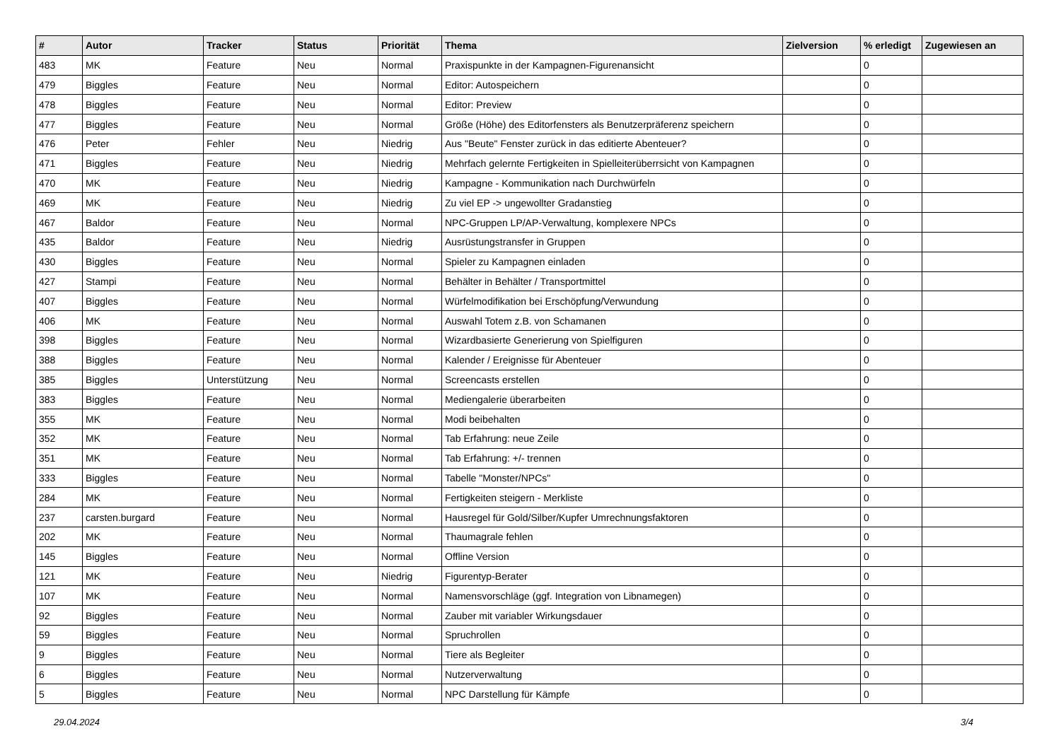| # | Autor | Tracker | Status | Priorität | Thema | Zielversion | % erledigt | Zugewiesen an |
| --- | --- | --- | --- | --- | --- | --- | --- | --- |
| 483 | MK | Feature | Neu | Normal | Praxispunkte in der Kampagnen-Figurenansicht | | 0 | |
| 479 | Biggles | Feature | Neu | Normal | Editor: Autospeichern | | 0 | |
| 478 | Biggles | Feature | Neu | Normal | Editor: Preview | | 0 | |
| 477 | Biggles | Feature | Neu | Normal | Größe (Höhe) des Editorfensters als Benutzerpräferenz speichern | | 0 | |
| 476 | Peter | Fehler | Neu | Niedrig | Aus "Beute" Fenster zurück in das editierte Abenteuer? | | 0 | |
| 471 | Biggles | Feature | Neu | Niedrig | Mehrfach gelernte Fertigkeiten in Spielleiterüberrsicht von Kampagnen | | 0 | |
| 470 | MK | Feature | Neu | Niedrig | Kampagne - Kommunikation nach Durchwürfeln | | 0 | |
| 469 | MK | Feature | Neu | Niedrig | Zu viel EP -> ungewollter Gradanstieg | | 0 | |
| 467 | Baldor | Feature | Neu | Normal | NPC-Gruppen LP/AP-Verwaltung, komplexere NPCs | | 0 | |
| 435 | Baldor | Feature | Neu | Niedrig | Ausrüstungstransfer in Gruppen | | 0 | |
| 430 | Biggles | Feature | Neu | Normal | Spieler zu Kampagnen einladen | | 0 | |
| 427 | Stampi | Feature | Neu | Normal | Behälter in Behälter / Transportmittel | | 0 | |
| 407 | Biggles | Feature | Neu | Normal | Würfelmodifikation bei Erschöpfung/Verwundung | | 0 | |
| 406 | MK | Feature | Neu | Normal | Auswahl Totem z.B. von Schamanen | | 0 | |
| 398 | Biggles | Feature | Neu | Normal | Wizardbasierte Generierung von Spielfiguren | | 0 | |
| 388 | Biggles | Feature | Neu | Normal | Kalender / Ereignisse für Abenteuer | | 0 | |
| 385 | Biggles | Unterstützung | Neu | Normal | Screencasts erstellen | | 0 | |
| 383 | Biggles | Feature | Neu | Normal | Mediengalerie überarbeiten | | 0 | |
| 355 | MK | Feature | Neu | Normal | Modi beibehalten | | 0 | |
| 352 | MK | Feature | Neu | Normal | Tab Erfahrung: neue Zeile | | 0 | |
| 351 | MK | Feature | Neu | Normal | Tab Erfahrung: +/- trennen | | 0 | |
| 333 | Biggles | Feature | Neu | Normal | Tabelle "Monster/NPCs" | | 0 | |
| 284 | MK | Feature | Neu | Normal | Fertigkeiten steigern - Merkliste | | 0 | |
| 237 | carsten.burgard | Feature | Neu | Normal | Hausregel für Gold/Silber/Kupfer Umrechnungsfaktoren | | 0 | |
| 202 | MK | Feature | Neu | Normal | Thaumagrale fehlen | | 0 | |
| 145 | Biggles | Feature | Neu | Normal | Offline Version | | 0 | |
| 121 | MK | Feature | Neu | Niedrig | Figurentyp-Berater | | 0 | |
| 107 | MK | Feature | Neu | Normal | Namensvorschläge (ggf. Integration von Libnamegen) | | 0 | |
| 92 | Biggles | Feature | Neu | Normal | Zauber mit variabler Wirkungsdauer | | 0 | |
| 59 | Biggles | Feature | Neu | Normal | Spruchrollen | | 0 | |
| 9 | Biggles | Feature | Neu | Normal | Tiere als Begleiter | | 0 | |
| 6 | Biggles | Feature | Neu | Normal | Nutzerverwaltung | | 0 | |
| 5 | Biggles | Feature | Neu | Normal | NPC Darstellung für Kämpfe | | 0 | |
29.04.2024 3/4